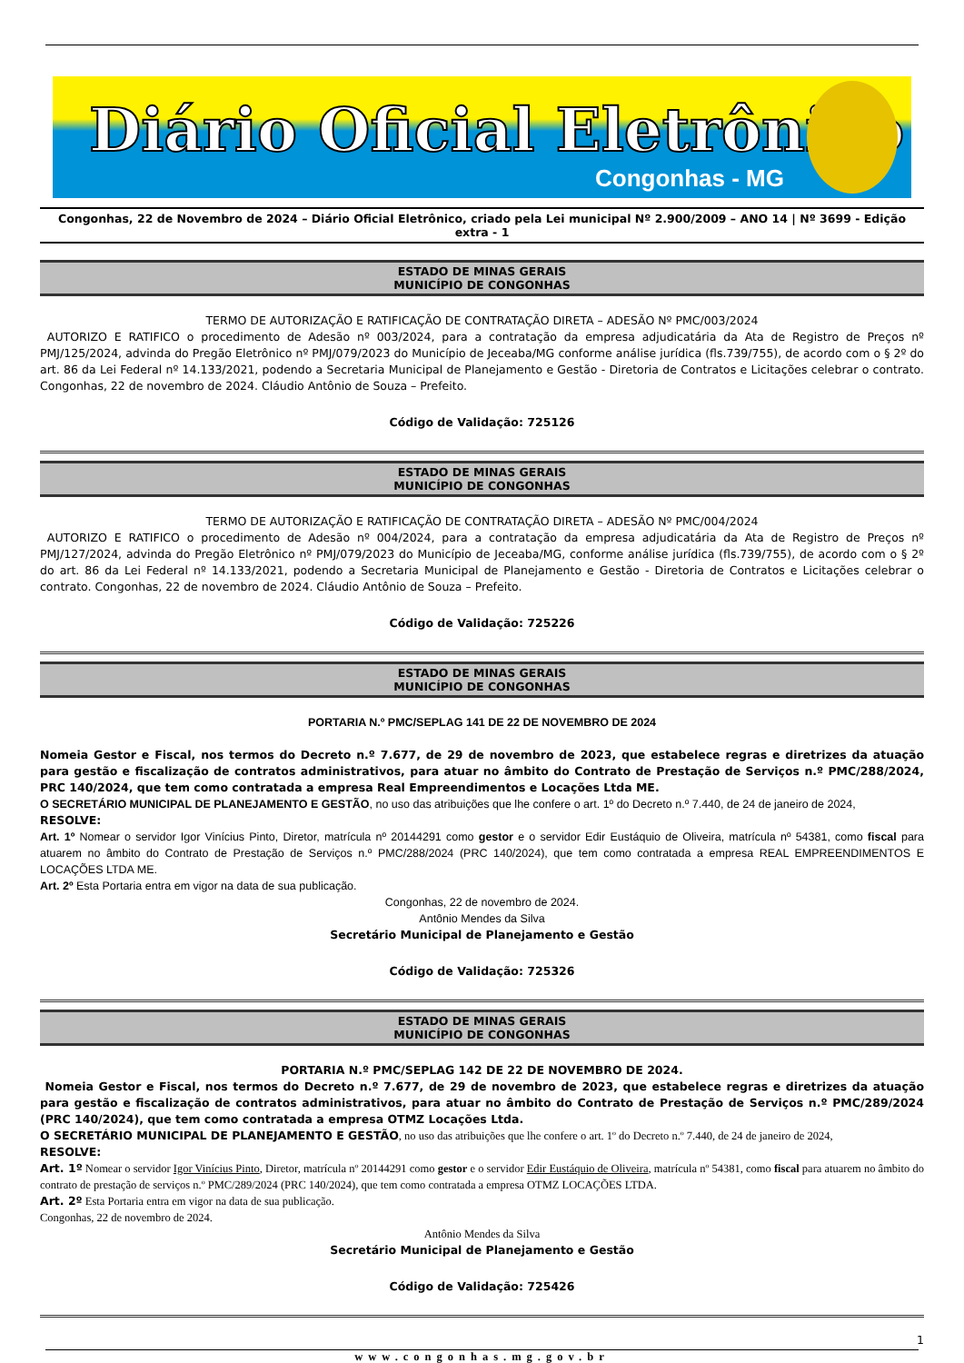Diário Oficial Eletrônico
Congonhas - MG
Congonhas, 22 de Novembro de 2024 – Diário Oficial Eletrônico, criado pela Lei municipal Nº 2.900/2009 – ANO 14 | Nº 3699 - Edição extra - 1
ESTADO DE MINAS GERAIS
MUNICÍPIO DE CONGONHAS
TERMO DE AUTORIZAÇÃO E RATIFICAÇÃO DE CONTRATAÇÃO DIRETA – ADESÃO Nº PMC/003/2024
AUTORIZO E RATIFICO o procedimento de Adesão nº 003/2024, para a contratação da empresa adjudicatária da Ata de Registro de Preços nº PMJ/125/2024, advinda do Pregão Eletrônico nº PMJ/079/2023 do Município de Jeceaba/MG conforme análise jurídica (fls.739/755), de acordo com o § 2º do art. 86 da Lei Federal nº 14.133/2021, podendo a Secretaria Municipal de Planejamento e Gestão - Diretoria de Contratos e Licitações celebrar o contrato. Congonhas, 22 de novembro de 2024. Cláudio Antônio de Souza – Prefeito.
Código de Validação: 725126
ESTADO DE MINAS GERAIS
MUNICÍPIO DE CONGONHAS
TERMO DE AUTORIZAÇÃO E RATIFICAÇÃO DE CONTRATAÇÃO DIRETA – ADESÃO Nº PMC/004/2024
AUTORIZO E RATIFICO o procedimento de Adesão nº 004/2024, para a contratação da empresa adjudicatária da Ata de Registro de Preços nº PMJ/127/2024, advinda do Pregão Eletrônico nº PMJ/079/2023 do Município de Jeceaba/MG, conforme análise jurídica (fls.739/755), de acordo com o § 2º do art. 86 da Lei Federal nº 14.133/2021, podendo a Secretaria Municipal de Planejamento e Gestão - Diretoria de Contratos e Licitações celebrar o contrato. Congonhas, 22 de novembro de 2024. Cláudio Antônio de Souza – Prefeito.
Código de Validação: 725226
ESTADO DE MINAS GERAIS
MUNICÍPIO DE CONGONHAS
PORTARIA N.º PMC/SEPLAG 141 DE 22 DE NOVEMBRO DE 2024
Nomeia Gestor e Fiscal, nos termos do Decreto n.º 7.677, de 29 de novembro de 2023, que estabelece regras e diretrizes da atuação para gestão e fiscalização de contratos administrativos, para atuar no âmbito do Contrato de Prestação de Serviços n.º PMC/288/2024, PRC 140/2024, que tem como contratada a empresa Real Empreendimentos e Locações Ltda ME.
O SECRETÁRIO MUNICIPAL DE PLANEJAMENTO E GESTÃO, no uso das atribuições que lhe confere o art. 1º do Decreto n.º 7.440, de 24 de janeiro de 2024,
RESOLVE:
Art. 1º Nomear o servidor Igor Vinícius Pinto, Diretor, matrícula nº 20144291 como gestor e o servidor Edir Eustáquio de Oliveira, matrícula nº 54381, como fiscal para atuarem no âmbito do Contrato de Prestação de Serviços n.º PMC/288/2024 (PRC 140/2024), que tem como contratada a empresa REAL EMPREENDIMENTOS E LOCAÇÕES LTDA ME.
Art. 2º Esta Portaria entra em vigor na data de sua publicação.
Congonhas, 22 de novembro de 2024.
Antônio Mendes da Silva
Secretário Municipal de Planejamento e Gestão
Código de Validação: 725326
ESTADO DE MINAS GERAIS
MUNICÍPIO DE CONGONHAS
PORTARIA N.º PMC/SEPLAG 142 DE 22 DE NOVEMBRO DE 2024.
Nomeia Gestor e Fiscal, nos termos do Decreto n.º 7.677, de 29 de novembro de 2023, que estabelece regras e diretrizes da atuação para gestão e fiscalização de contratos administrativos, para atuar no âmbito do Contrato de Prestação de Serviços n.º PMC/289/2024 (PRC 140/2024), que tem como contratada a empresa OTMZ Locações Ltda.
O SECRETÁRIO MUNICIPAL DE PLANEJAMENTO E GESTÃO, no uso das atribuições que lhe confere o art. 1º do Decreto n.º 7.440, de 24 de janeiro de 2024,
RESOLVE:
Art. 1º Nomear o servidor Igor Vinícius Pinto, Diretor, matrícula nº 20144291 como gestor e o servidor Edir Eustáquio de Oliveira, matrícula nº 54381, como fiscal para atuarem no âmbito do contrato de prestação de serviços n.º PMC/289/2024 (PRC 140/2024), que tem como contratada a empresa OTMZ LOCAÇÕES LTDA.
Art. 2º Esta Portaria entra em vigor na data de sua publicação.
Congonhas, 22 de novembro de 2024.
Antônio Mendes da Silva
Secretário Municipal de Planejamento e Gestão
Código de Validação: 725426
1
www.congonhas.mg.gov.br